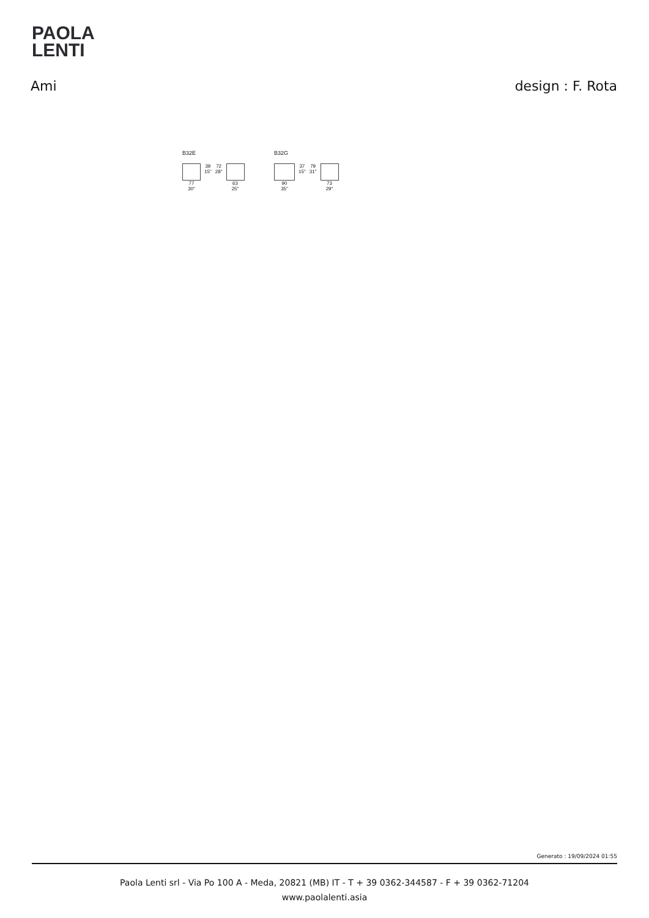PAOLA
LENTI
Ami design : F. Rota
B32E
77
30"
39
15"
72
28"
63
25"
B32G
90
35"
37
15"
79
31"
73
29"
Generato : 19/09/2024 01:55
Paola Lenti srl - Via Po 100 A - Meda, 20821 (MB) IT - T + 39 0362-344587 - F + 39 0362-71204
www.paolalenti.asia